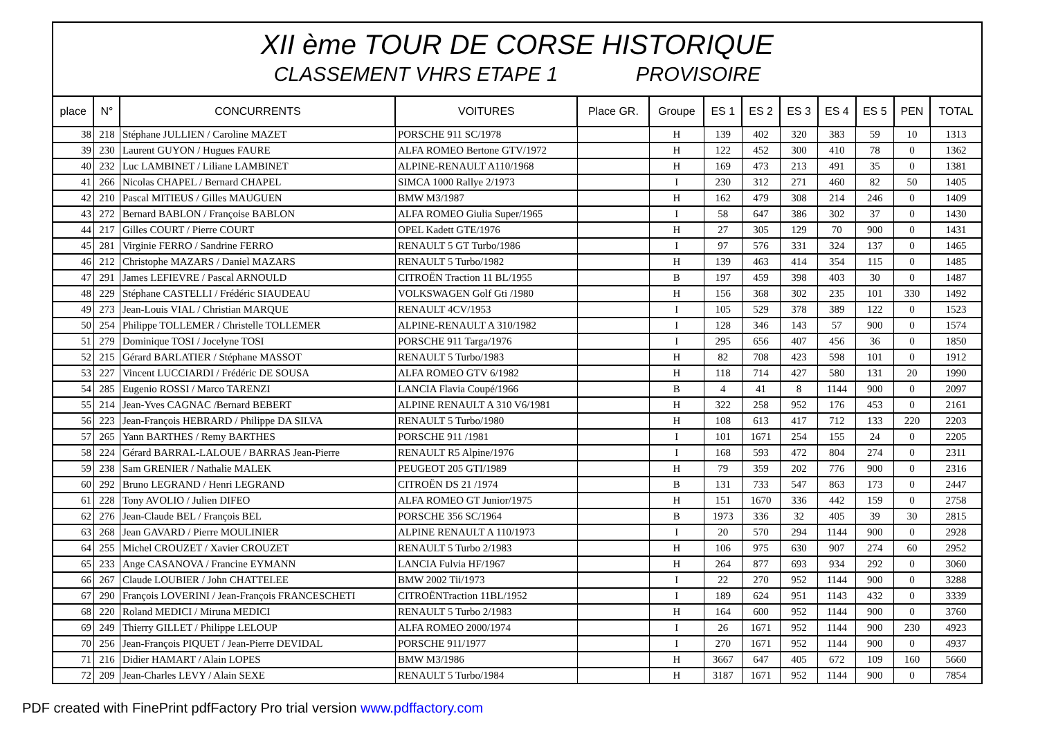XII ème TOUR DE CORSE HISTORIQUE
CLASSEMENT VHRS ETAPE 1 PROVISOIRE
| place | N° | CONCURRENTS | VOITURES | Place GR. | Groupe | ES 1 | ES 2 | ES 3 | ES 4 | ES 5 | PEN | TOTAL |
| --- | --- | --- | --- | --- | --- | --- | --- | --- | --- | --- | --- | --- |
| 38 | 218 | Stéphane JULLIEN / Caroline MAZET | PORSCHE 911 SC/1978 | | H | 139 | 402 | 320 | 383 | 59 | 10 | 1313 |
| 39 | 230 | Laurent GUYON / Hugues FAURE | ALFA ROMEO Bertone GTV/1972 | | H | 122 | 452 | 300 | 410 | 78 | 0 | 1362 |
| 40 | 232 | Luc LAMBINET / Liliane LAMBINET | ALPINE-RENAULT A110/1968 | | H | 169 | 473 | 213 | 491 | 35 | 0 | 1381 |
| 41 | 266 | Nicolas CHAPEL / Bernard CHAPEL | SIMCA 1000 Rallye 2/1973 | | I | 230 | 312 | 271 | 460 | 82 | 50 | 1405 |
| 42 | 210 | Pascal MITIEUS / Gilles MAUGUEN | BMW M3/1987 | | H | 162 | 479 | 308 | 214 | 246 | 0 | 1409 |
| 43 | 272 | Bernard BABLON / Françoise BABLON | ALFA ROMEO Giulia Super/1965 | | I | 58 | 647 | 386 | 302 | 37 | 0 | 1430 |
| 44 | 217 | Gilles COURT / Pierre COURT | OPEL Kadett GTE/1976 | | H | 27 | 305 | 129 | 70 | 900 | 0 | 1431 |
| 45 | 281 | Virginie FERRO / Sandrine FERRO | RENAULT 5 GT Turbo/1986 | | I | 97 | 576 | 331 | 324 | 137 | 0 | 1465 |
| 46 | 212 | Christophe MAZARS / Daniel MAZARS | RENAULT 5 Turbo/1982 | | H | 139 | 463 | 414 | 354 | 115 | 0 | 1485 |
| 47 | 291 | James LEFIEVRE / Pascal ARNOULD | CITROËN Traction 11 BL/1955 | | B | 197 | 459 | 398 | 403 | 30 | 0 | 1487 |
| 48 | 229 | Stéphane CASTELLI / Frédéric SIAUDEAU | VOLKSWAGEN Golf Gti /1980 | | H | 156 | 368 | 302 | 235 | 101 | 330 | 1492 |
| 49 | 273 | Jean-Louis VIAL / Christian MARQUE | RENAULT 4CV/1953 | | I | 105 | 529 | 378 | 389 | 122 | 0 | 1523 |
| 50 | 254 | Philippe TOLLEMER / Christelle TOLLEMER | ALPINE-RENAULT A 310/1982 | | I | 128 | 346 | 143 | 57 | 900 | 0 | 1574 |
| 51 | 279 | Dominique TOSI / Jocelyne TOSI | PORSCHE 911 Targa/1976 | | I | 295 | 656 | 407 | 456 | 36 | 0 | 1850 |
| 52 | 215 | Gérard BARLATIER / Stéphane MASSOT | RENAULT 5 Turbo/1983 | | H | 82 | 708 | 423 | 598 | 101 | 0 | 1912 |
| 53 | 227 | Vincent LUCCIARDI / Frédéric DE SOUSA | ALFA ROMEO GTV 6/1982 | | H | 118 | 714 | 427 | 580 | 131 | 20 | 1990 |
| 54 | 285 | Eugenio ROSSI / Marco TARENZI | LANCIA Flavia Coupé/1966 | | B | 4 | 41 | 8 | 1144 | 900 | 0 | 2097 |
| 55 | 214 | Jean-Yves CAGNAC /Bernard BEBERT | ALPINE RENAULT A 310 V6/1981 | | H | 322 | 258 | 952 | 176 | 453 | 0 | 2161 |
| 56 | 223 | Jean-François HEBRARD / Philippe DA SILVA | RENAULT 5 Turbo/1980 | | H | 108 | 613 | 417 | 712 | 133 | 220 | 2203 |
| 57 | 265 | Yann BARTHES / Remy BARTHES | PORSCHE 911 /1981 | | I | 101 | 1671 | 254 | 155 | 24 | 0 | 2205 |
| 58 | 224 | Gérard BARRAL-LALOUE / BARRAS Jean-Pierre | RENAULT R5 Alpine/1976 | | I | 168 | 593 | 472 | 804 | 274 | 0 | 2311 |
| 59 | 238 | Sam GRENIER / Nathalie MALEK | PEUGEOT 205 GTI/1989 | | H | 79 | 359 | 202 | 776 | 900 | 0 | 2316 |
| 60 | 292 | Bruno LEGRAND / Henri LEGRAND | CITROËN DS 21 /1974 | | B | 131 | 733 | 547 | 863 | 173 | 0 | 2447 |
| 61 | 228 | Tony AVOLIO / Julien DIFEO | ALFA ROMEO GT Junior/1975 | | H | 151 | 1670 | 336 | 442 | 159 | 0 | 2758 |
| 62 | 276 | Jean-Claude BEL / François BEL | PORSCHE 356 SC/1964 | | B | 1973 | 336 | 32 | 405 | 39 | 30 | 2815 |
| 63 | 268 | Jean GAVARD / Pierre MOULINIER | ALPINE RENAULT A 110/1973 | | I | 20 | 570 | 294 | 1144 | 900 | 0 | 2928 |
| 64 | 255 | Michel CROUZET / Xavier CROUZET | RENAULT 5 Turbo 2/1983 | | H | 106 | 975 | 630 | 907 | 274 | 60 | 2952 |
| 65 | 233 | Ange CASANOVA / Francine EYMANN | LANCIA Fulvia HF/1967 | | H | 264 | 877 | 693 | 934 | 292 | 0 | 3060 |
| 66 | 267 | Claude LOUBIER / John CHATTELEE | BMW 2002 Tii/1973 | | I | 22 | 270 | 952 | 1144 | 900 | 0 | 3288 |
| 67 | 290 | François LOVERINI / Jean-François FRANCESCHETI | CITROËNTraction 11BL/1952 | | I | 189 | 624 | 951 | 1143 | 432 | 0 | 3339 |
| 68 | 220 | Roland MEDICI / Miruna MEDICI | RENAULT 5 Turbo 2/1983 | | H | 164 | 600 | 952 | 1144 | 900 | 0 | 3760 |
| 69 | 249 | Thierry GILLET / Philippe LELOUP | ALFA ROMEO 2000/1974 | | I | 26 | 1671 | 952 | 1144 | 900 | 230 | 4923 |
| 70 | 256 | Jean-François PIQUET / Jean-Pierre DEVIDAL | PORSCHE 911/1977 | | I | 270 | 1671 | 952 | 1144 | 900 | 0 | 4937 |
| 71 | 216 | Didier HAMART / Alain LOPES | BMW M3/1986 | | H | 3667 | 647 | 405 | 672 | 109 | 160 | 5660 |
| 72 | 209 | Jean-Charles LEVY / Alain SEXE | RENAULT 5 Turbo/1984 | | H | 3187 | 1671 | 952 | 1144 | 900 | 0 | 7854 |
PDF created with FinePrint pdfFactory Pro trial version www.pdffactory.com